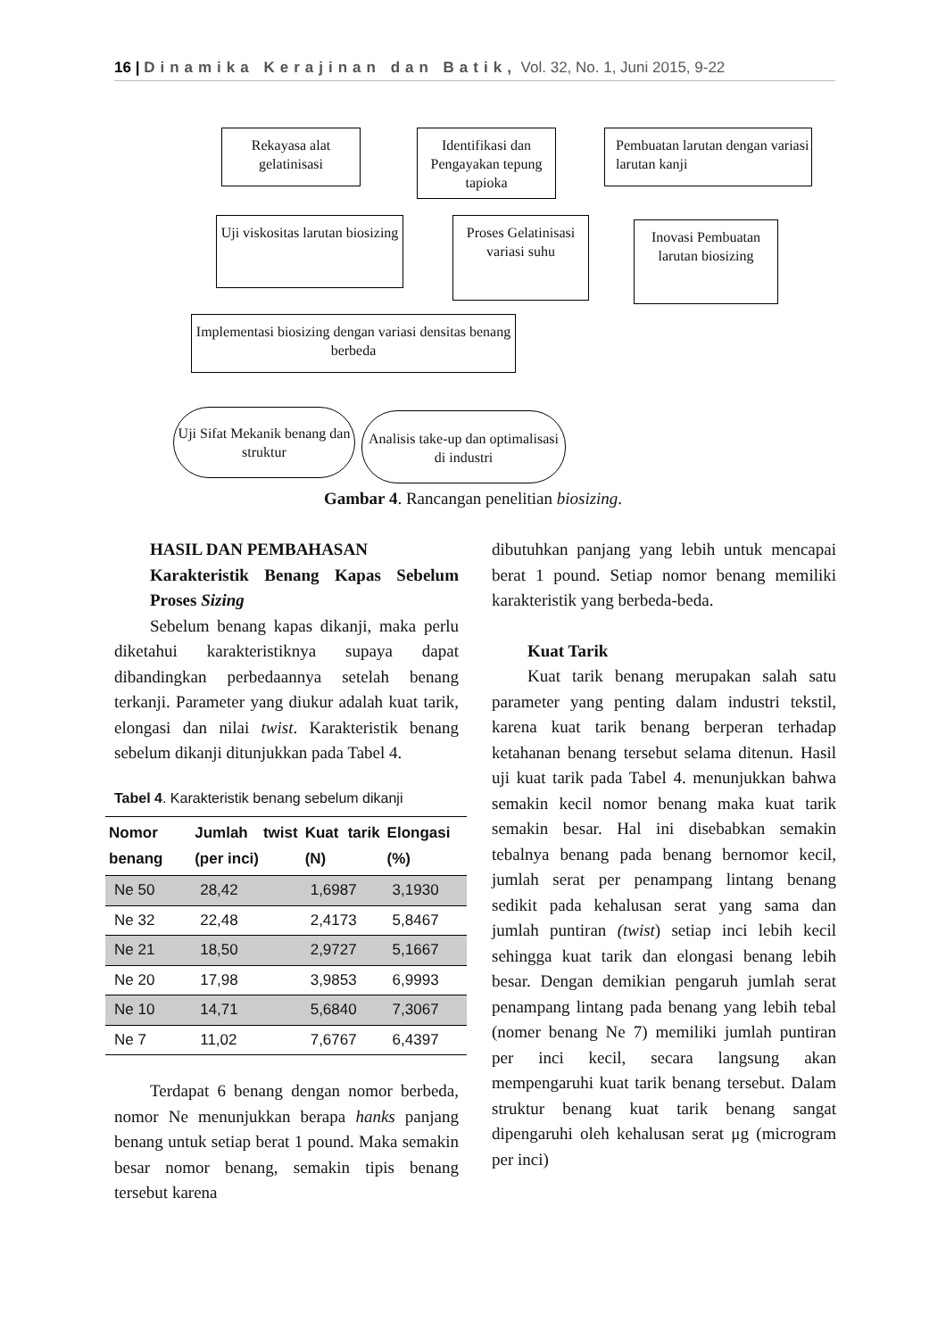16 | Dinamika Kerajinan dan Batik, Vol. 32, No. 1, Juni 2015, 9-22
Rekayasa alat gelatinisasi
Identifikasi dan Pengayakan tepung tapioka
Pembuatan larutan dengan variasi larutan kanji
Uji viskositas larutan biosizing
Proses Gelatinisasi variasi suhu
Inovasi Pembuatan larutan biosizing
Implementasi biosizing dengan variasi densitas benang berbeda
Uji Sifat Mekanik benang dan struktur
Analisis take-up dan optimalisasi di industri
Gambar 4. Rancangan penelitian biosizing.
HASIL DAN PEMBAHASAN
Karakteristik Benang Kapas Sebelum Proses Sizing
Sebelum benang kapas dikanji, maka perlu diketahui karakteristiknya supaya dapat dibandingkan perbedaannya setelah benang terkanji. Parameter yang diukur adalah kuat tarik, elongasi dan nilai twist. Karakteristik benang sebelum dikanji ditunjukkan pada Tabel 4.
Tabel 4. Karakteristik benang sebelum dikanji
| Nomor benang | Jumlah twist (per inci) | Kuat tarik (N) | Elongasi (%) |
| --- | --- | --- | --- |
| Ne 50 | 28,42 | 1,6987 | 3,1930 |
| Ne 32 | 22,48 | 2,4173 | 5,8467 |
| Ne 21 | 18,50 | 2,9727 | 5,1667 |
| Ne 20 | 17,98 | 3,9853 | 6,9993 |
| Ne 10 | 14,71 | 5,6840 | 7,3067 |
| Ne 7 | 11,02 | 7,6767 | 6,4397 |
Terdapat 6 benang dengan nomor berbeda, nomor Ne menunjukkan berapa hanks panjang benang untuk setiap berat 1 pound. Maka semakin besar nomor benang, semakin tipis benang tersebut karena
dibutuhkan panjang yang lebih untuk mencapai berat 1 pound. Setiap nomor benang memiliki karakteristik yang berbeda-beda.
Kuat Tarik
Kuat tarik benang merupakan salah satu parameter yang penting dalam industri tekstil, karena kuat tarik benang berperan terhadap ketahanan benang tersebut selama ditenun. Hasil uji kuat tarik pada Tabel 4. menunjukkan bahwa semakin kecil nomor benang maka kuat tarik semakin besar. Hal ini disebabkan semakin tebalnya benang pada benang bernomor kecil, jumlah serat per penampang lintang benang sedikit pada kehalusan serat yang sama dan jumlah puntiran (twist) setiap inci lebih kecil sehingga kuat tarik dan elongasi benang lebih besar. Dengan demikian pengaruh jumlah serat penampang lintang pada benang yang lebih tebal (nomer benang Ne 7) memiliki jumlah puntiran per inci kecil, secara langsung akan mempengaruhi kuat tarik benang tersebut. Dalam struktur benang kuat tarik benang sangat dipengaruhi oleh kehalusan serat μg (microgram per inci)